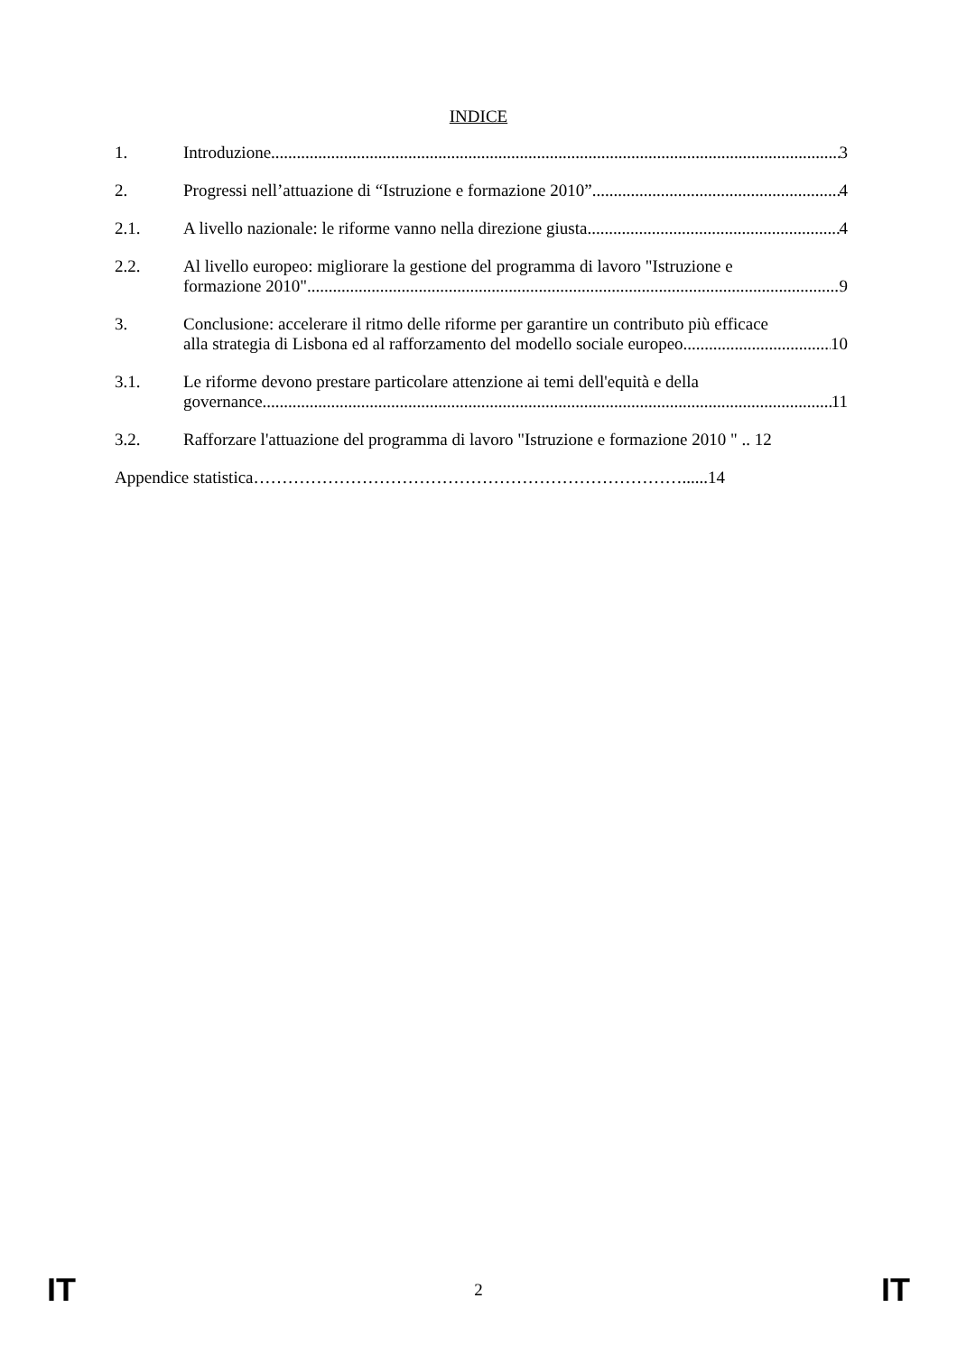INDICE
1. Introduzione 3
2. Progressi nell’attuazione di “Istruzione e formazione 2010” 4
2.1. A livello nazionale: le riforme vanno nella direzione giusta 4
2.2. Al livello europeo: migliorare la gestione del programma di lavoro "Istruzione e
formazione 2010" 9
3. Conclusione: accelerare il ritmo delle riforme per garantire un contributo più efficace
alla strategia di Lisbona ed al rafforzamento del modello sociale europeo 10
3.1. Le riforme devono prestare particolare attenzione ai temi dell'equità e della
governance 11
3.2. Rafforzare l'attuazione del programma di lavoro "Istruzione e formazione 2010 " .. 12
Appendice statistica…………………………………………………………………......14
IT 2 IT